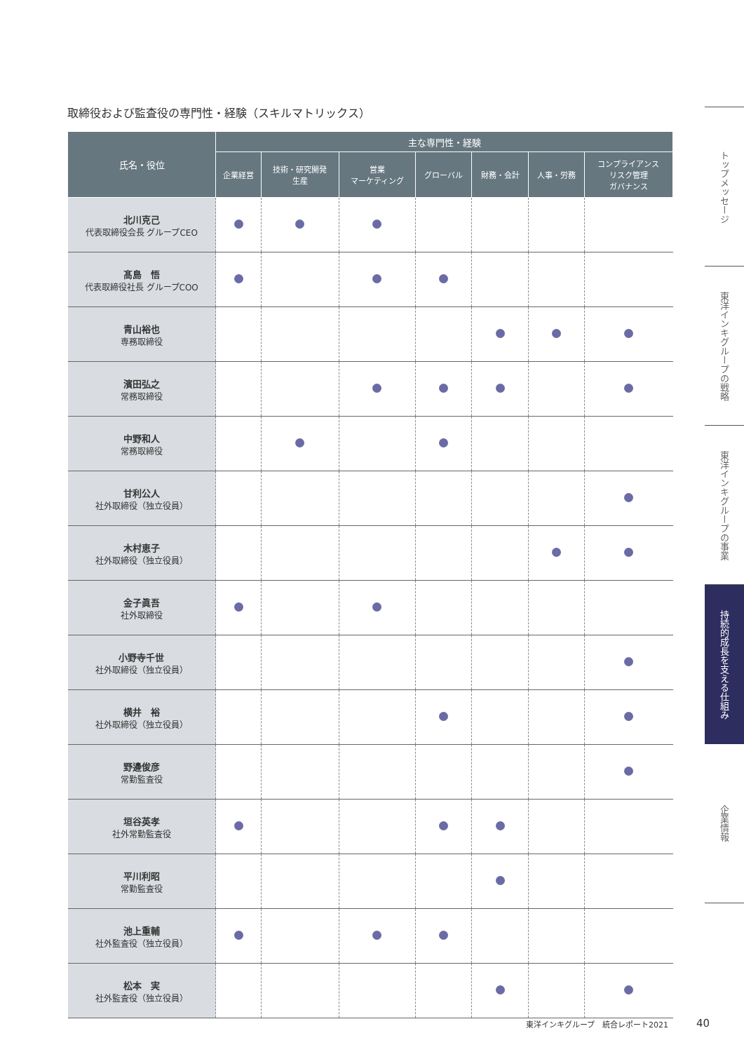取締役および監査役の専門性・経験（スキルマトリックス）
| 氏名・役位 | 主な専門性・経験 | | | | | | |
| --- | --- | --- | --- | --- | --- | --- | --- |
| | 企業経営 | 技術・研究開発 生産 | 営業 マーケティング | グローバル | 財務・会計 | 人事・労務 | コンプライアンス リスク管理 ガバナンス |
| 北川克己 代表取締役会長 グループCEO | | | | | | | |
| 髙島 悟 代表取締役社長 グループCOO | | | | | | | |
| 青山裕也 専務取締役 | | | | | | | |
| 濱田弘之 常務取締役 | | | | | | | |
| 中野和人 常務取締役 | | | | | | | |
| 甘利公人 社外取締役（独立役員） | | | | | | | |
| 木村恵子 社外取締役（独立役員） | | | | | | | |
| 金子眞吾 社外取締役 | | | | | | | |
| 小野寺千世 社外取締役（独立役員） | | | | | | | |
| 横井 裕 社外取締役（独立役員） | | | | | | | |
| 野邊俊彦 常勤監査役 | | | | | | | |
| 垣谷英孝 社外常勤監査役 | | | | | | | |
| 平川利昭 常勤監査役 | | | | | | | |
| 池上重輔 社外監査役（独立役員） | | | | | | | |
| 松本 実 社外監査役（独立役員） | | | | | | | |
トップメッセージ
東洋インキグループの戦略
東洋インキグループの事業
持続的成長を支える仕組み
企業情報
東洋インキグループ　統合レポート2021
40